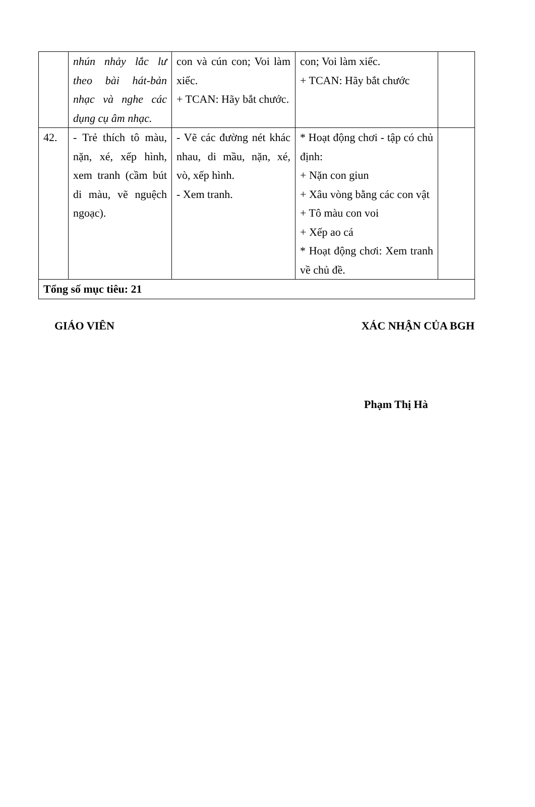| | nhún nhảy lắc lư theo bài hát-bản nhạc và nghe các dụng cụ âm nhạc. | con và cún con; Voi làm xiếc. + TCAN: Hãy bắt chước. | con; Voi làm xiếc. + TCAN: Hãy bắt chước | |
| 42. | - Trẻ thích tô màu, nặn, xé, xếp hình, xem tranh (cầm bút di màu, vẽ nguệch ngoạc). | - Vẽ các đường nét khác nhau, di mầu, nặn, xé, vò, xếp hình. - Xem tranh. | * Hoạt động chơi - tập có chủ định: + Nặn con giun + Xâu vòng bằng các con vật + Tô màu con voi + Xếp ao cá * Hoạt động chơi: Xem tranh về chủ đề. | |
| Tổng số mục tiêu: 21 | | | | |
GIÁO VIÊN XÁC NHẬN CỦA BGH
Phạm Thị Hà